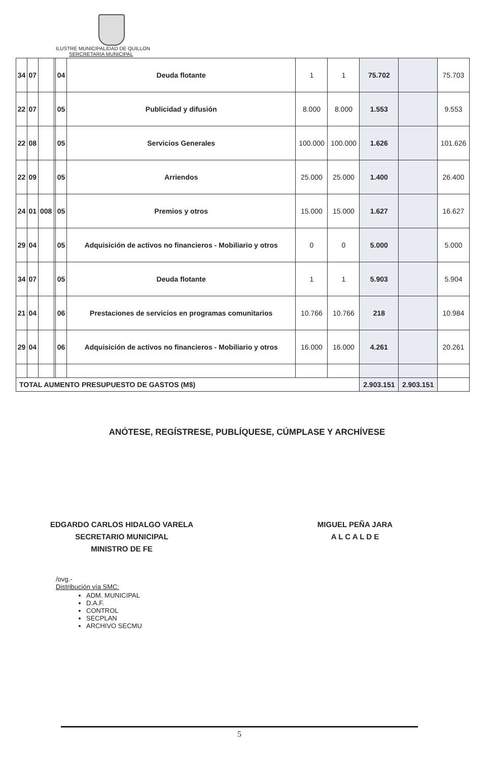ILUSTRE MUNICIPALIDAD DE QUILLON
SERCRETARIA MUNICIPAL
| 34 | 07 | | | 04 | Deuda flotante | 1 | 1 | 75.702 | | 75.703 |
| 22 | 07 | | | 05 | Publicidad y difusión | 8.000 | 8.000 | 1.553 | | 9.553 |
| 22 | 08 | | | 05 | Servicios Generales | 100.000 | 100.000 | 1.626 | | 101.626 |
| 22 | 09 | | | 05 | Arriendos | 25.000 | 25.000 | 1.400 | | 26.400 |
| 24 | 01 | 008 | | 05 | Premios y otros | 15.000 | 15.000 | 1.627 | | 16.627 |
| 29 | 04 | | | 05 | Adquisición de activos no financieros - Mobiliario y otros | 0 | 0 | 5.000 | | 5.000 |
| 34 | 07 | | | 05 | Deuda flotante | 1 | 1 | 5.903 | | 5.904 |
| 21 | 04 | | | 06 | Prestaciones de servicios en programas comunitarios | 10.766 | 10.766 | 218 | | 10.984 |
| 29 | 04 | | | 06 | Adquisición de activos no financieros - Mobiliario y otros | 16.000 | 16.000 | 4.261 | | 20.261 |
| TOTAL AUMENTO PRESUPUESTO DE GASTOS (M$) | | | | | | | | 2.903.151 | 2.903.151 | |
ANÓTESE, REGÍSTRESE, PUBLÍQUESE, CÚMPLASE Y ARCHÍVESE
EDGARDO CARLOS HIDALGO VARELA
SECRETARIO MUNICIPAL
MINISTRO DE FE
MIGUEL PEÑA JARA
A L C A L D E
/ovg.-
Distribución vía SMC:
ADM. MUNICIPAL
D.A.F.
CONTROL
SECPLAN
ARCHIVO SECMU
5